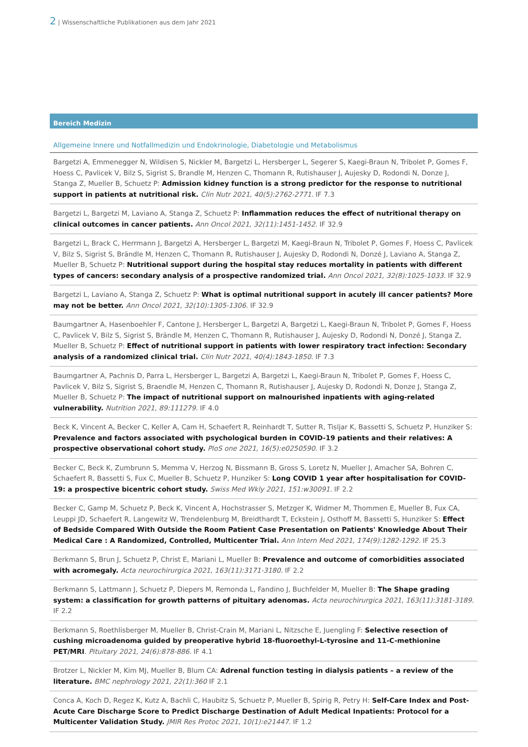2 | Wissenschaftliche Publikationen aus dem Jahr 2021
Bereich Medizin
Allgemeine Innere und Notfallmedizin und Endokrinologie, Diabetologie und Metabolismus
Bargetzi A, Emmenegger N, Wildisen S, Nickler M, Bargetzi L, Hersberger L, Segerer S, Kaegi-Braun N, Tribolet P, Gomes F, Hoess C, Pavlicek V, Bilz S, Sigrist S, Brandle M, Henzen C, Thomann R, Rutishauser J, Aujesky D, Rodondi N, Donze J, Stanga Z, Mueller B, Schuetz P: Admission kidney function is a strong predictor for the response to nutritional support in patients at nutritional risk. Clin Nutr 2021, 40(5):2762-2771. IF 7.3
Bargetzi L, Bargetzi M, Laviano A, Stanga Z, Schuetz P: Inflammation reduces the effect of nutritional therapy on clinical outcomes in cancer patients. Ann Oncol 2021, 32(11):1451-1452. IF 32.9
Bargetzi L, Brack C, Herrmann J, Bargetzi A, Hersberger L, Bargetzi M, Kaegi-Braun N, Tribolet P, Gomes F, Hoess C, Pavlicek V, Bilz S, Sigrist S, Brändle M, Henzen C, Thomann R, Rutishauser J, Aujesky D, Rodondi N, Donzé J, Laviano A, Stanga Z, Mueller B, Schuetz P: Nutritional support during the hospital stay reduces mortality in patients with different types of cancers: secondary analysis of a prospective randomized trial. Ann Oncol 2021, 32(8):1025-1033. IF 32.9
Bargetzi L, Laviano A, Stanga Z, Schuetz P: What is optimal nutritional support in acutely ill cancer patients? More may not be better. Ann Oncol 2021, 32(10):1305-1306. IF 32.9
Baumgartner A, Hasenboehler F, Cantone J, Hersberger L, Bargetzi A, Bargetzi L, Kaegi-Braun N, Tribolet P, Gomes F, Hoess C, Pavlicek V, Bilz S, Sigrist S, Brändle M, Henzen C, Thomann R, Rutishauser J, Aujesky D, Rodondi N, Donzé J, Stanga Z, Mueller B, Schuetz P: Effect of nutritional support in patients with lower respiratory tract infection: Secondary analysis of a randomized clinical trial. Clin Nutr 2021, 40(4):1843-1850. IF 7.3
Baumgartner A, Pachnis D, Parra L, Hersberger L, Bargetzi A, Bargetzi L, Kaegi-Braun N, Tribolet P, Gomes F, Hoess C, Pavlicek V, Bilz S, Sigrist S, Braendle M, Henzen C, Thomann R, Rutishauser J, Aujesky D, Rodondi N, Donze J, Stanga Z, Mueller B, Schuetz P: The impact of nutritional support on malnourished inpatients with aging-related vulnerability. Nutrition 2021, 89:111279. IF 4.0
Beck K, Vincent A, Becker C, Keller A, Cam H, Schaefert R, Reinhardt T, Sutter R, Tisljar K, Bassetti S, Schuetz P, Hunziker S: Prevalence and factors associated with psychological burden in COVID-19 patients and their relatives: A prospective observational cohort study. PloS one 2021, 16(5):e0250590. IF 3.2
Becker C, Beck K, Zumbrunn S, Memma V, Herzog N, Bissmann B, Gross S, Loretz N, Mueller J, Amacher SA, Bohren C, Schaefert R, Bassetti S, Fux C, Mueller B, Schuetz P, Hunziker S: Long COVID 1 year after hospitalisation for COVID-19: a prospective bicentric cohort study. Swiss Med Wkly 2021, 151:w30091. IF 2.2
Becker C, Gamp M, Schuetz P, Beck K, Vincent A, Hochstrasser S, Metzger K, Widmer M, Thommen E, Mueller B, Fux CA, Leuppi JD, Schaefert R, Langewitz W, Trendelenburg M, Breidthardt T, Eckstein J, Osthoff M, Bassetti S, Hunziker S: Effect of Bedside Compared With Outside the Room Patient Case Presentation on Patients' Knowledge About Their Medical Care : A Randomized, Controlled, Multicenter Trial. Ann Intern Med 2021, 174(9):1282-1292. IF 25.3
Berkmann S, Brun J, Schuetz P, Christ E, Mariani L, Mueller B: Prevalence and outcome of comorbidities associated with acromegaly. Acta neurochirurgica 2021, 163(11):3171-3180. IF 2.2
Berkmann S, Lattmann J, Schuetz P, Diepers M, Remonda L, Fandino J, Buchfelder M, Mueller B: The Shape grading system: a classification for growth patterns of pituitary adenomas. Acta neurochirurgica 2021, 163(11):3181-3189. IF 2.2
Berkmann S, Roethlisberger M, Mueller B, Christ-Crain M, Mariani L, Nitzsche E, Juengling F: Selective resection of cushing microadenoma guided by preoperative hybrid 18-fluoroethyl-L-tyrosine and 11-C-methionine PET/MRI. Pituitary 2021, 24(6):878-886. IF 4.1
Brotzer L, Nickler M, Kim MJ, Mueller B, Blum CA: Adrenal function testing in dialysis patients – a review of the literature. BMC nephrology 2021, 22(1):360 IF 2.1
Conca A, Koch D, Regez K, Kutz A, Bachli C, Haubitz S, Schuetz P, Mueller B, Spirig R, Petry H: Self-Care Index and Post-Acute Care Discharge Score to Predict Discharge Destination of Adult Medical Inpatients: Protocol for a Multicenter Validation Study. JMIR Res Protoc 2021, 10(1):e21447. IF 1.2